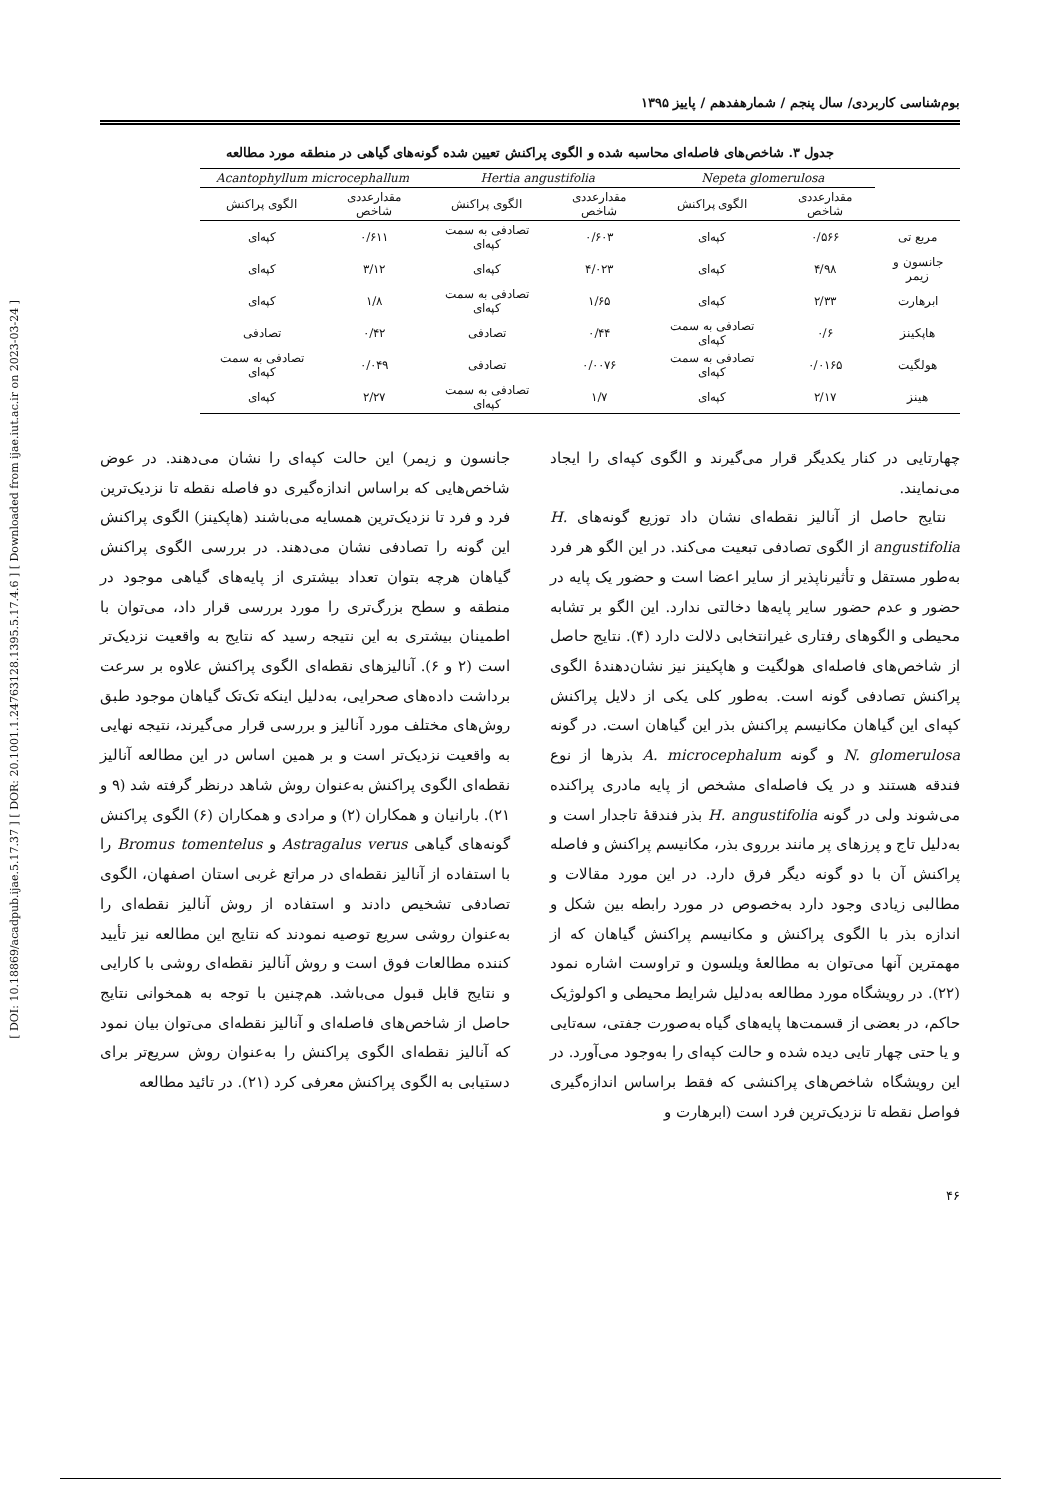[ DOI: 10.18869/acadpub.ijae.5.17.37 ] [ DOR: 20.1001.1.24763128.1395.5.17.4.6 ] [ Downloaded from ijae.iut.ac.ir on 2023-03-24 ]
بوم‌شناسی کاربردی/ سال پنجم / شمارهفدهم / پاییز ۱۳۹۵
جدول ۳. شاخص‌های فاصله‌ای محاسبه شده و الگوی پراکنش تعیین شده گونه‌های گیاهی در منطقه مورد مطالعه
| | Nepeta glomerulosa | | Hertia angustifolia | | Acantophyllum microcephallum | |
| --- | --- | --- | --- | --- | --- | --- |
| | مقدارعددی شاخص | الگوی پراکنش | مقدارعددی شاخص | الگوی پراکنش | مقدارعددی شاخص | الگوی پراکنش |
| مربع تی | ۰/۵۶۶ | کپه‌ای | ۰/۶۰۳ | تصادفی به سمت کپه‌ای | ۰/۶۱۱ | کپه‌ای |
| جانسون و زیمر | ۴/۹۸ | کپه‌ای | ۴/۰۲۳ | کپه‌ای | ۳/۱۲ | کپه‌ای |
| ابرهارت | ۲/۳۳ | کپه‌ای | ۱/۶۵ | تصادفی به سمت کپه‌ای | ۱/۸ | کپه‌ای |
| هاپکینز | ۰/۶ | تصادفی به سمت کپه‌ای | ۰/۴۴ | تصادفی | ۰/۴۲ | تصادفی |
| هولگیت | ۰/۰۱۶۵ | تصادفی به سمت کپه‌ای | ۰/۰۰۷۶ | تصادفی | ۰/۰۴۹ | تصادفی به سمت کپه‌ای |
| هینز | ۲/۱۷ | کپه‌ای | ۱/۷ | تصادفی به سمت کپه‌ای | ۲/۲۷ | کپه‌ای |
چهارتایی در کنار یکدیگر قرار می‌گیرند و الگوی کپه‌ای را ایجاد می‌نمایند.
نتایج حاصل از آنالیز نقطه‌ای نشان داد توزیع گونه‌های H. angustifolia از الگوی تصادفی تبعیت می‌کند. در این الگو هر فرد به‌طور مستقل و تأثیرناپذیر از سایر اعضا است و حضور یک پایه در حضور و عدم حضور سایر پایه‌ها دخالتی ندارد. این الگو بر تشابه محیطی و الگوهای رفتاری غیرانتخابی دلالت دارد (۴). نتایج حاصل از شاخص‌های فاصله‌ای هولگیت و هاپکینز نیز نشان‌دهندهٔ الگوی پراکنش تصادفی گونه است. به‌طور کلی یکی از دلایل پراکنش کپه‌ای این گیاهان مکانیسم پراکنش بذر این گیاهان است. در گونه N. glomerulosa و گونه A. microcephalum بذرها از نوع فندقه هستند و در یک فاصله‌ای مشخص از پایه مادری پراکنده می‌شوند ولی در گونه H. angustifolia بذر فندقهٔ تاجدار است و به‌دلیل تاج و پرزهای پر مانند برروی بذر، مکانیسم پراکنش و فاصله پراکنش آن با دو گونه دیگر فرق دارد. در این مورد مقالات و مطالبی زیادی وجود دارد به‌خصوص در مورد رابطه بین شکل و اندازه بذر با الگوی پراکنش و مکانیسم پراکنش گیاهان که از مهمترین آنها می‌توان به مطالعهٔ ویلسون و تراوست اشاره نمود (۲۲). در رویشگاه مورد مطالعه به‌دلیل شرایط محیطی و اکولوژیک حاکم، در بعضی از قسمت‌ها پایه‌های گیاه به‌صورت جفتی، سه‌تایی و یا حتی چهار تایی دیده شده و حالت کپه‌ای را به‌وجود می‌آورد. در این رویشگاه شاخص‌های پراکنشی که فقط براساس اندازه‌گیری فواصل نقطه تا نزدیک‌ترین فرد است (ابرهارت و
جانسون و زیمر) این حالت کپه‌ای را نشان می‌دهند. در عوض شاخص‌هایی که براساس اندازه‌گیری دو فاصله نقطه تا نزدیک‌ترین فرد و فرد تا نزدیک‌ترین همسایه می‌باشند (هاپکینز) الگوی پراکنش این گونه را تصادفی نشان می‌دهند. در بررسی الگوی پراکنش گیاهان هرچه بتوان تعداد بیشتری از پایه‌های گیاهی موجود در منطقه و سطح بزرگ‌تری را مورد بررسی قرار داد، می‌توان با اطمینان بیشتری به این نتیجه رسید که نتایج به واقعیت نزدیک‌تر است (۲ و ۶). آنالیزهای نقطه‌ای الگوی پراکنش علاوه بر سرعت برداشت داده‌های صحرایی، به‌دلیل اینکه تک‌تک گیاهان موجود طبق روش‌های مختلف مورد آنالیز و بررسی قرار می‌گیرند، نتیجه نهایی به واقعیت نزدیک‌تر است و بر همین اساس در این مطالعه آنالیز نقطه‌ای الگوی پراکنش به‌عنوان روش شاهد درنظر گرفته شد (۹ و ۲۱). بارانیان و همکاران (۲) و مرادی و همکاران (۶) الگوی پراکنش گونه‌های گیاهی Astragalus verus و Bromus tomentelus را با استفاده از آنالیز نقطه‌ای در مراتع غربی استان اصفهان، الگوی تصادفی تشخیص دادند و استفاده از روش آنالیز نقطه‌ای را به‌عنوان روشی سریع توصیه نمودند که نتایج این مطالعه نیز تأیید کننده مطالعات فوق است و روش آنالیز نقطه‌ای روشی با کارایی و نتایج قابل قبول می‌باشد. هم‌چنین با توجه به همخوانی نتایج حاصل از شاخص‌های فاصله‌ای و آنالیز نقطه‌ای می‌توان بیان نمود که آنالیز نقطه‌ای الگوی پراکنش را به‌عنوان روش سریع‌تر برای دستیابی به الگوی پراکنش معرفی کرد (۲۱). در تائید مطالعه
۴۶